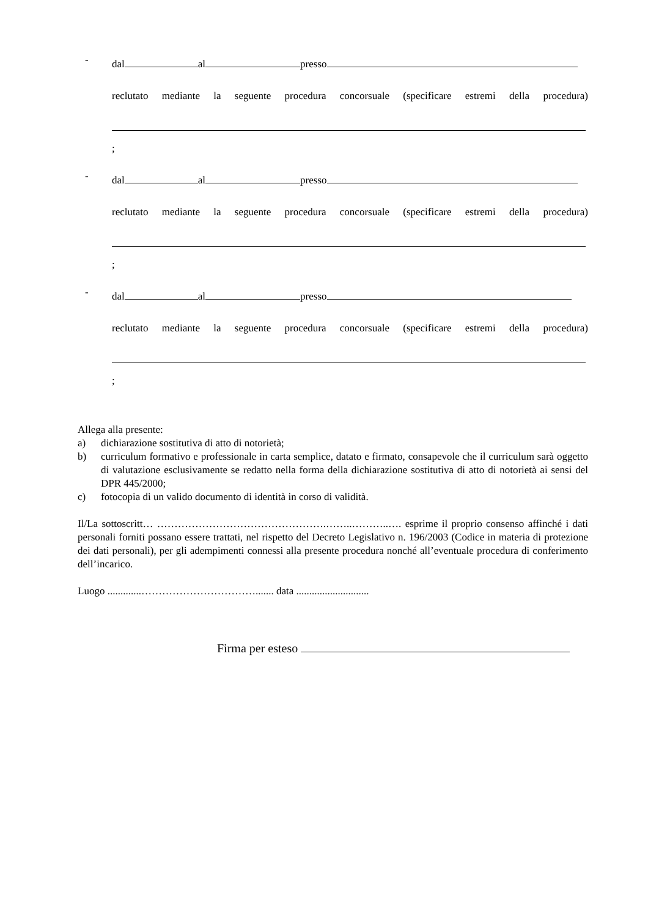-
dal al presso
reclutato mediante la seguente procedura concorsuale (specificare estremi della procedura)
;
-
dal al presso
reclutato mediante la seguente procedura concorsuale (specificare estremi della procedura)
;
-
dal al presso
reclutato mediante la seguente procedura concorsuale (specificare estremi della procedura)
;
Allega alla presente:
a) dichiarazione sostitutiva di atto di notorietà;
b) curriculum formativo e professionale in carta semplice, datato e firmato, consapevole che il curriculum sarà oggetto di valutazione esclusivamente se redatto nella forma della dichiarazione sostitutiva di atto di notorietà ai sensi del DPR 445/2000;
c) fotocopia di un valido documento di identità in corso di validità.
Il/La sottoscritt… ………………………………………….……..………..…. esprime il proprio consenso affinché i dati personali forniti possano essere trattati, nel rispetto del Decreto Legislativo n. 196/2003 (Codice in materia di protezione dei dati personali), per gli adempimenti connessi alla presente procedura nonché all’eventuale procedura di conferimento dell’incarico.
Luogo .............……………………………....... data ............................
Firma per esteso